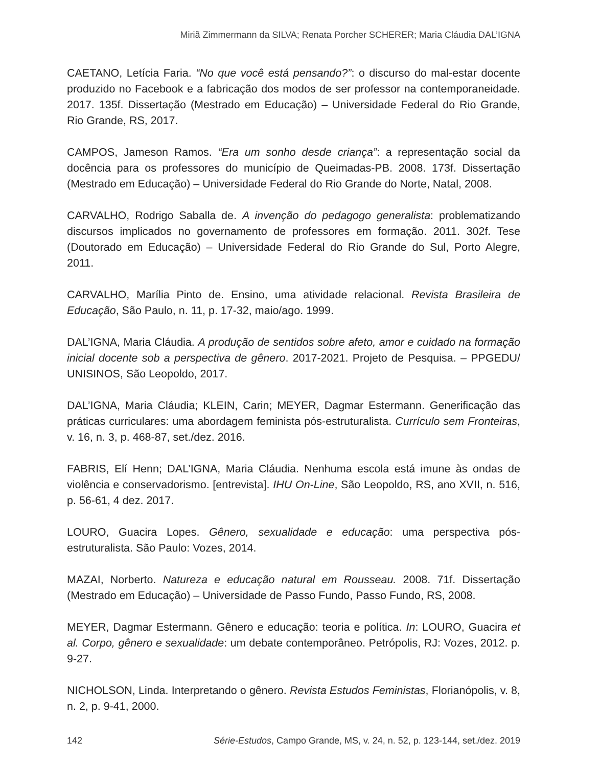Miriã Zimmermann da SILVA; Renata Porcher SCHERER; Maria Cláudia DAL’IGNA
CAETANO, Letícia Faria. “No que você está pensando?”: o discurso do mal-estar docente produzido no Facebook e a fabricação dos modos de ser professor na contemporaneidade. 2017. 135f. Dissertação (Mestrado em Educação) – Universidade Federal do Rio Grande, Rio Grande, RS, 2017.
CAMPOS, Jameson Ramos. “Era um sonho desde criança”: a representação social da docência para os professores do município de Queimadas-PB. 2008. 173f. Dissertação (Mestrado em Educação) – Universidade Federal do Rio Grande do Norte, Natal, 2008.
CARVALHO, Rodrigo Saballa de. A invenção do pedagogo generalista: problematizando discursos implicados no governamento de professores em formação. 2011. 302f. Tese (Doutorado em Educação) – Universidade Federal do Rio Grande do Sul, Porto Alegre, 2011.
CARVALHO, Marília Pinto de. Ensino, uma atividade relacional. Revista Brasileira de Educação, São Paulo, n. 11, p. 17-32, maio/ago. 1999.
DAL’IGNA, Maria Cláudia. A produção de sentidos sobre afeto, amor e cuidado na formação inicial docente sob a perspectiva de gênero. 2017-2021. Projeto de Pesquisa. – PPGEDU/ UNISINOS, São Leopoldo, 2017.
DAL’IGNA, Maria Cláudia; KLEIN, Carin; MEYER, Dagmar Estermann. Generificação das práticas curriculares: uma abordagem feminista pós-estruturalista. Currículo sem Fronteiras, v. 16, n. 3, p. 468-87, set./dez. 2016.
FABRIS, Elí Henn; DAL’IGNA, Maria Cláudia. Nenhuma escola está imune às ondas de violência e conservadorismo. [entrevista]. IHU On-Line, São Leopoldo, RS, ano XVII, n. 516, p. 56-61, 4 dez. 2017.
LOURO, Guacira Lopes. Gênero, sexualidade e educação: uma perspectiva pós-estruturalista. São Paulo: Vozes, 2014.
MAZAI, Norberto. Natureza e educação natural em Rousseau. 2008. 71f. Dissertação (Mestrado em Educação) – Universidade de Passo Fundo, Passo Fundo, RS, 2008.
MEYER, Dagmar Estermann. Gênero e educação: teoria e política. In: LOURO, Guacira et al. Corpo, gênero e sexualidade: um debate contemporâneo. Petrópolis, RJ: Vozes, 2012. p. 9-27.
NICHOLSON, Linda. Interpretando o gênero. Revista Estudos Feministas, Florianópolis, v. 8, n. 2, p. 9-41, 2000.
142 Série-Estudos, Campo Grande, MS, v. 24, n. 52, p. 123-144, set./dez. 2019